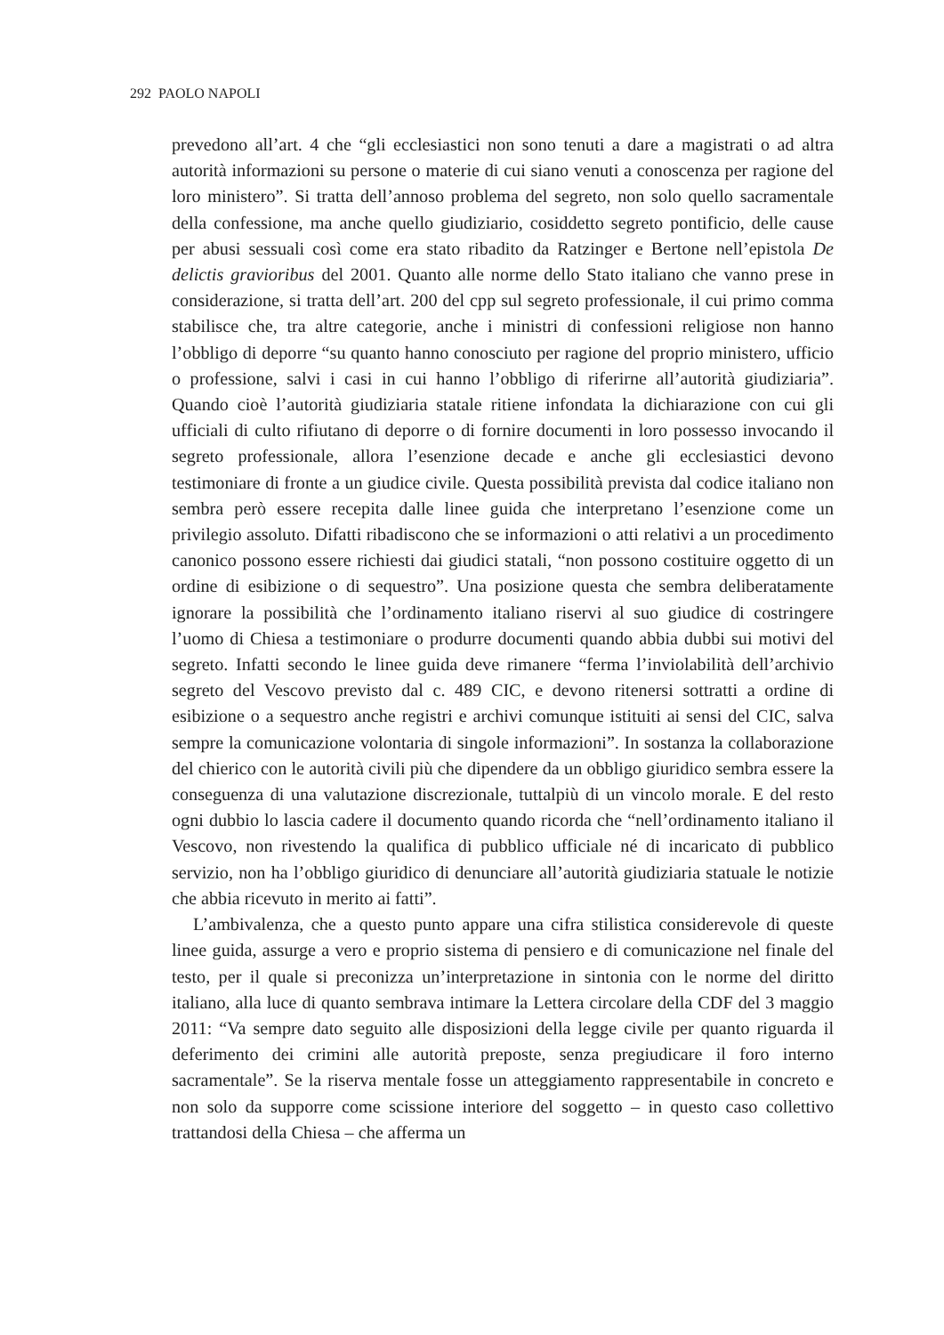292 PAOLO NAPOLI
prevedono all’art. 4 che “gli ecclesiastici non sono tenuti a dare a magistrati o ad altra autorità informazioni su persone o materie di cui siano venuti a conoscenza per ragione del loro ministero”. Si tratta dell’annoso problema del segreto, non solo quello sacramentale della confessione, ma anche quello giudiziario, cosiddetto segreto pontificio, delle cause per abusi sessuali così come era stato ribadito da Ratzinger e Bertone nell’epistola De delictis gravioribus del 2001. Quanto alle norme dello Stato italiano che vanno prese in considerazione, si tratta dell’art. 200 del cpp sul segreto professionale, il cui primo comma stabilisce che, tra altre categorie, anche i ministri di confessioni religiose non hanno l’obbligo di deporre “su quanto hanno conosciuto per ragione del proprio ministero, ufficio o professione, salvi i casi in cui hanno l’obbligo di riferirne all’autorità giudiziaria”. Quando cioè l’autorità giudiziaria statale ritiene infondata la dichiarazione con cui gli ufficiali di culto rifiutano di deporre o di fornire documenti in loro possesso invocando il segreto professionale, allora l’esenzione decade e anche gli ecclesiastici devono testimoniare di fronte a un giudice civile. Questa possibilità prevista dal codice italiano non sembra però essere recepita dalle linee guida che interpretano l’esenzione come un privilegio assoluto. Difatti ribadiscono che se informazioni o atti relativi a un procedimento canonico possono essere richiesti dai giudici statali, “non possono costituire oggetto di un ordine di esibizione o di sequestro”. Una posizione questa che sembra deliberatamente ignorare la possibilità che l’ordinamento italiano riservi al suo giudice di costringere l’uomo di Chiesa a testimoniare o produrre documenti quando abbia dubbi sui motivi del segreto. Infatti secondo le linee guida deve rimanere “ferma l’inviolabilità dell’archivio segreto del Vescovo previsto dal c. 489 CIC, e devono ritenersi sottratti a ordine di esibizione o a sequestro anche registri e archivi comunque istituiti ai sensi del CIC, salva sempre la comunicazione volontaria di singole informazioni”. In sostanza la collaborazione del chierico con le autorità civili più che dipendere da un obbligo giuridico sembra essere la conseguenza di una valutazione discrezionale, tuttalpiù di un vincolo morale. E del resto ogni dubbio lo lascia cadere il documento quando ricorda che “nell’ordinamento italiano il Vescovo, non rivestendo la qualifica di pubblico ufficiale né di incaricato di pubblico servizio, non ha l’obbligo giuridico di denunciare all’autorità giudiziaria statuale le notizie che abbia ricevuto in merito ai fatti”.
L’ambivalenza, che a questo punto appare una cifra stilistica considerevole di queste linee guida, assurge a vero e proprio sistema di pensiero e di comunicazione nel finale del testo, per il quale si preconizza un’interpretazione in sintonia con le norme del diritto italiano, alla luce di quanto sembrava intimare la Lettera circolare della CDF del 3 maggio 2011: “Va sempre dato seguito alle disposizioni della legge civile per quanto riguarda il deferimento dei crimini alle autorità preposte, senza pregiudicare il foro interno sacramentale”. Se la riserva mentale fosse un atteggiamento rappresentabile in concreto e non solo da supporre come scissione interiore del soggetto – in questo caso collettivo trattandosi della Chiesa – che afferma un